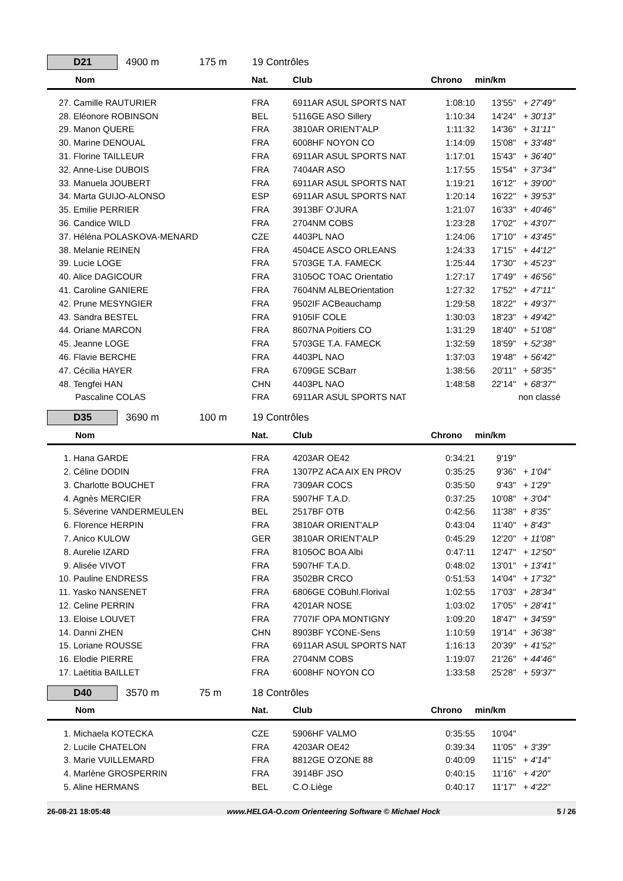D21
4900 m 175 m 19 Contrôles
| Nom | Nat. | Club | Chrono | min/km | |
| --- | --- | --- | --- | --- | --- |
| 27. Camille RAUTURIER | FRA | 6911AR ASUL SPORTS NAT | 1:08:10 | 13'55" | + 27'49" |
| 28. Eléonore ROBINSON | BEL | 5116GE ASO Sillery | 1:10:34 | 14'24" | + 30'13" |
| 29. Manon QUERE | FRA | 3810AR ORIENT'ALP | 1:11:32 | 14'36" | + 31'11" |
| 30. Marine DENOUAL | FRA | 6008HF NOYON CO | 1:14:09 | 15'08" | + 33'48" |
| 31. Florine TAILLEUR | FRA | 6911AR ASUL SPORTS NAT | 1:17:01 | 15'43" | + 36'40" |
| 32. Anne-Lise DUBOIS | FRA | 7404AR ASO | 1:17:55 | 15'54" | + 37'34" |
| 33. Manuela JOUBERT | FRA | 6911AR ASUL SPORTS NAT | 1:19:21 | 16'12" | + 39'00" |
| 34. Marta GUIJO-ALONSO | ESP | 6911AR ASUL SPORTS NAT | 1:20:14 | 16'22" | + 39'53" |
| 35. Emilie PERRIER | FRA | 3913BF O'JURA | 1:21:07 | 16'33" | + 40'46" |
| 36. Candice WILD | FRA | 2704NM COBS | 1:23:28 | 17'02" | + 43'07" |
| 37. Héléna POLASKOVA-MENARD | CZE | 4403PL NAO | 1:24:06 | 17'10" | + 43'45" |
| 38. Melanie REINEN | FRA | 4504CE ASCO ORLEANS | 1:24:33 | 17'15" | + 44'12" |
| 39. Lucie LOGE | FRA | 5703GE T.A. FAMECK | 1:25:44 | 17'30" | + 45'23" |
| 40. Alice DAGICOUR | FRA | 3105OC TOAC Orientatio | 1:27:17 | 17'49" | + 46'56" |
| 41. Caroline GANIERE | FRA | 7604NM ALBEOrientation | 1:27:32 | 17'52" | + 47'11" |
| 42. Prune MESYNGIER | FRA | 9502IF ACBeauchamp | 1:29:58 | 18'22" | + 49'37" |
| 43. Sandra BESTEL | FRA | 9105IF COLE | 1:30:03 | 18'23" | + 49'42" |
| 44. Oriane MARCON | FRA | 8607NA Poitiers CO | 1:31:29 | 18'40" | + 51'08" |
| 45. Jeanne LOGE | FRA | 5703GE T.A. FAMECK | 1:32:59 | 18'59" | + 52'38" |
| 46. Flavie BERCHE | FRA | 4403PL NAO | 1:37:03 | 19'48" | + 56'42" |
| 47. Cécilia HAYER | FRA | 6709GE SCBarr | 1:38:56 | 20'11" | + 58'35" |
| 48. Tengfei HAN | CHN | 4403PL NAO | 1:48:58 | 22'14" | + 68'37" |
| Pascaline COLAS | FRA | 6911AR ASUL SPORTS NAT | | | non classé |
D35
3690 m 100 m 19 Contrôles
| Nom | Nat. | Club | Chrono | min/km | |
| --- | --- | --- | --- | --- | --- |
| 1. Hana GARDE | FRA | 4203AR OE42 | 0:34:21 | 9'19" | |
| 2. Céline DODIN | FRA | 1307PZ ACA AIX EN PROV | 0:35:25 | 9'36" | + 1'04" |
| 3. Charlotte BOUCHET | FRA | 7309AR COCS | 0:35:50 | 9'43" | + 1'29" |
| 4. Agnès MERCIER | FRA | 5907HF T.A.D. | 0:37:25 | 10'08" | + 3'04" |
| 5. Séverine VANDERMEULEN | BEL | 2517BF OTB | 0:42:56 | 11'38" | + 8'35" |
| 6. Florence HERPIN | FRA | 3810AR ORIENT'ALP | 0:43:04 | 11'40" | + 8'43" |
| 7. Anico KULOW | GER | 3810AR ORIENT'ALP | 0:45:29 | 12'20" | + 11'08" |
| 8. Aurelie IZARD | FRA | 8105OC BOA Albi | 0:47:11 | 12'47" | + 12'50" |
| 9. Alisée VIVOT | FRA | 5907HF T.A.D. | 0:48:02 | 13'01" | + 13'41" |
| 10. Pauline ENDRESS | FRA | 3502BR CRCO | 0:51:53 | 14'04" | + 17'32" |
| 11. Yasko NANSENET | FRA | 6806GE COBuhl.Florival | 1:02:55 | 17'03" | + 28'34" |
| 12. Celine PERRIN | FRA | 4201AR NOSE | 1:03:02 | 17'05" | + 28'41" |
| 13. Eloise LOUVET | FRA | 7707IF OPA MONTIGNY | 1:09:20 | 18'47" | + 34'59" |
| 14. Danni ZHEN | CHN | 8903BF YCONE-Sens | 1:10:59 | 19'14" | + 36'38" |
| 15. Loriane ROUSSE | FRA | 6911AR ASUL SPORTS NAT | 1:16:13 | 20'39" | + 41'52" |
| 16. Elodie PIERRE | FRA | 2704NM COBS | 1:19:07 | 21'26" | + 44'46" |
| 17. Laëtitia BAILLET | FRA | 6008HF NOYON CO | 1:33:58 | 25'28" | + 59'37" |
D40
3570 m 75 m 18 Contrôles
| Nom | Nat. | Club | Chrono | min/km | |
| --- | --- | --- | --- | --- | --- |
| 1. Michaela KOTECKA | CZE | 5906HF VALMO | 0:35:55 | 10'04" | |
| 2. Lucile CHATELON | FRA | 4203AR OE42 | 0:39:34 | 11'05" | + 3'39" |
| 3. Marie VUILLEMARD | FRA | 8812GE O'ZONE 88 | 0:40:09 | 11'15" | + 4'14" |
| 4. Marlène GROSPERRIN | FRA | 3914BF JSO | 0:40:15 | 11'16" | + 4'20" |
| 5. Aline HERMANS | BEL | C.O.Liège | 0:40:17 | 11'17" | + 4'22" |
26-08-21 18:05:48 www.HELGA-O.com Orienteering Software © Michael Hock 5 / 26